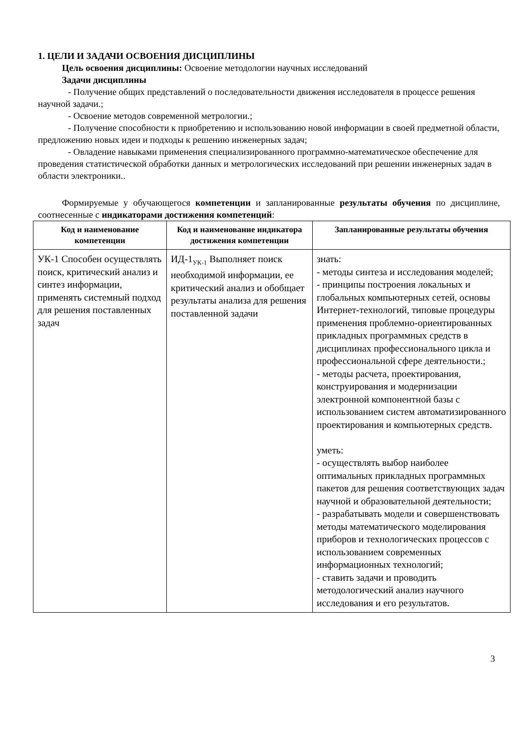1. ЦЕЛИ И ЗАДАЧИ ОСВОЕНИЯ ДИСЦИПЛИНЫ
Цель освоения дисциплины: Освоение методологии научных исследований
Задачи дисциплины
- Получение общих представлений о последовательности движения исследователя в процессе решения научной задачи.;
- Освоение методов современной метрологии.;
- Получение способности к приобретению и использованию новой информации в своей предметной области, предложению новых идеи и подходы к решению инженерных задач;
- Овладение навыками применения специализированного программно-математическое обеспечение для проведения статистической обработки данных и метрологических исследований при решении инженерных задач в области электроники..
Формируемые у обучающегося компетенции и запланированные результаты обучения по дисциплине, соотнесенные с индикаторами достижения компетенций:
| Код и наименование компетенции | Код и наименование индикатора достижения компетенции | Запланированные результаты обучения |
| --- | --- | --- |
| УК-1 Способен осуществлять поиск, критический анализ и синтез информации, применять системный подход для решения поставленных задач | ИД-1<sub>УК-1</sub> Выполняет поиск необходимой информации, ее критический анализ и обобщает результаты анализа для решения поставленной задачи | знать: - методы синтеза и исследования моделей; - принципы построения локальных и глобальных компьютерных сетей, основы Интернет-технологий, типовые процедуры применения проблемно-ориентированных прикладных программных средств в дисциплинах профессионального цикла и профессиональной сфере деятельности.; - методы расчета, проектирования, конструирования и модернизации электронной компонентной базы с использованием систем автоматизированного проектирования и компьютерных средств. уметь: - осуществлять выбор наиболее оптимальных прикладных программных пакетов для решения соответствующих задач научной и образовательной деятельности; - разрабатывать модели и совершенствовать методы математического моделирования приборов и технологических процессов с использованием современных информационных технологий; - ставить задачи и проводить методологический анализ научного исследования и его результатов. |
3